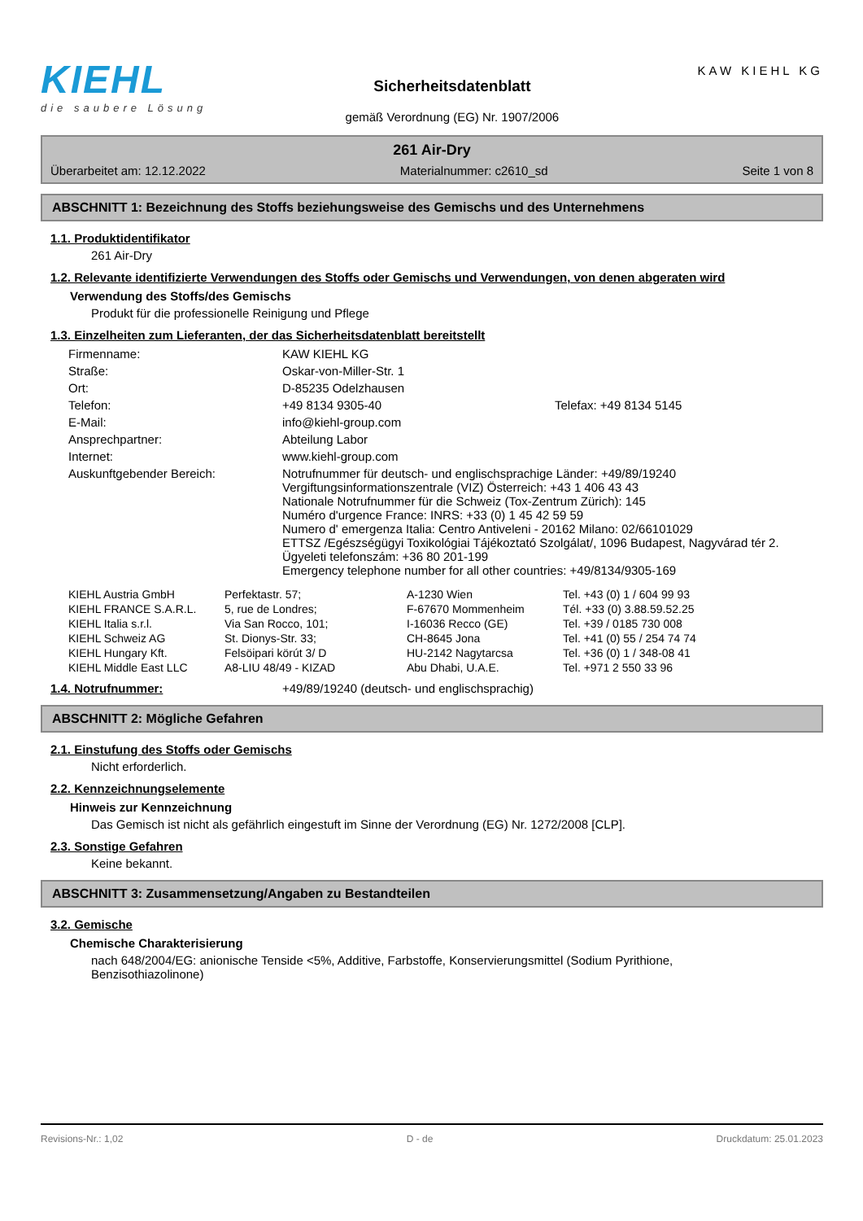KIEHL
die saubere Lösung
Sicherheitsdatenblatt
gemäß Verordnung (EG) Nr. 1907/2006
KAW KIEHL KG
261 Air-Dry
Überarbeitet am: 12.12.2022 Materialnummer: c2610_sd Seite 1 von 8
ABSCHNITT 1: Bezeichnung des Stoffs beziehungsweise des Gemischs und des Unternehmens
1.1. Produktidentifikator
261 Air-Dry
1.2. Relevante identifizierte Verwendungen des Stoffs oder Gemischs und Verwendungen, von denen abgeraten wird
Verwendung des Stoffs/des Gemischs
Produkt für die professionelle Reinigung und Pflege
1.3. Einzelheiten zum Lieferanten, der das Sicherheitsdatenblatt bereitstellt
| Firmenname: | KAW KIEHL KG | |
| Straße: | Oskar-von-Miller-Str. 1 | |
| Ort: | D-85235 Odelzhausen | |
| Telefon: | +49 8134 9305-40 | Telefax: +49 8134 5145 |
| E-Mail: | info@kiehl-group.com | |
| Ansprechpartner: | Abteilung Labor | |
| Internet: | www.kiehl-group.com | |
| Auskunftgebender Bereich: | Notrufnummer für deutsch- und englischsprachige Länder: +49/89/19240 Vergiftungsinformationszentrale (VIZ) Österreich: +43 1 406 43 43 Nationale Notrufnummer für die Schweiz (Tox-Zentrum Zürich): 145 Numéro d'urgence France: INRS: +33 (0) 1 45 42 59 59 Numero d' emergenza Italia: Centro Antiveleni - 20162 Milano: 02/66101029 ETTSZ /Egészségügyi Toxikológiai Tájékoztató Szolgálat/, 1096 Budapest, Nagyvárad tér 2. Ügyeleti telefonszám: +36 80 201-199 Emergency telephone number for all other countries: +49/8134/9305-169 | |
| KIEHL Austria GmbH | Perfektastr. 57; | A-1230 Wien | Tel. +43 (0) 1 / 604 99 93 |
| KIEHL FRANCE S.A.R.L. | 5, rue de Londres; | F-67670 Mommenheim | Tél. +33 (0) 3.88.59.52.25 |
| KIEHL Italia s.r.l. | Via San Rocco, 101; | I-16036 Recco (GE) | Tel. +39 / 0185 730 008 |
| KIEHL Schweiz AG | St. Dionys-Str. 33; | CH-8645 Jona | Tel. +41 (0) 55 / 254 74 74 |
| KIEHL Hungary Kft. | Felsöipari körút 3/ D | HU-2142 Nagytarcsa | Tel. +36 (0) 1 / 348-08 41 |
| KIEHL Middle East LLC | A8-LIU 48/49 - KIZAD | Abu Dhabi, U.A.E. | Tel. +971 2 550 33 96 |
1.4. Notrufnummer: +49/89/19240 (deutsch- und englischsprachig)
ABSCHNITT 2: Mögliche Gefahren
2.1. Einstufung des Stoffs oder Gemischs
Nicht erforderlich.
2.2. Kennzeichnungselemente
Hinweis zur Kennzeichnung
Das Gemisch ist nicht als gefährlich eingestuft im Sinne der Verordnung (EG) Nr. 1272/2008 [CLP].
2.3. Sonstige Gefahren
Keine bekannt.
ABSCHNITT 3: Zusammensetzung/Angaben zu Bestandteilen
3.2. Gemische
Chemische Charakterisierung
nach 648/2004/EG: anionische Tenside <5%, Additive, Farbstoffe, Konservierungsmittel (Sodium Pyrithione, Benzisothiazolinone)
Revisions-Nr.: 1,02 D - de Druckdatum: 25.01.2023